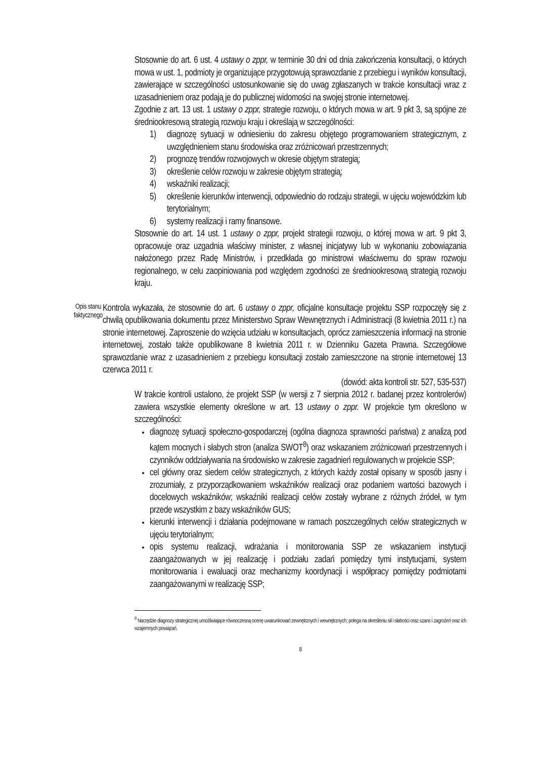Stosownie do art. 6 ust. 4 ustawy o zppr, w terminie 30 dni od dnia zakończenia konsultacji, o których mowa w ust. 1, podmioty je organizujące przygotowują sprawozdanie z przebiegu i wyników konsultacji, zawierające w szczególności ustosunkowanie się do uwag zgłaszanych w trakcie konsultacji wraz z uzasadnieniem oraz podają je do publicznej widomości na swojej stronie internetowej.
Zgodnie z art. 13 ust. 1 ustawy o zppr, strategie rozwoju, o których mowa w art. 9 pkt 3, są spójne ze średniookresową strategią rozwoju kraju i określają w szczególności:
1) diagnozę sytuacji w odniesieniu do zakresu objętego programowaniem strategicznym, z uwzględnieniem stanu środowiska oraz zróżnicowań przestrzennych;
2) prognozę trendów rozwojowych w okresie objętym strategią;
3) określenie celów rozwoju w zakresie objętym strategią;
4) wskaźniki realizacji;
5) określenie kierunków interwencji, odpowiednio do rodzaju strategii, w ujęciu wojewódzkim lub terytorialnym;
6) systemy realizacji i ramy finansowe.
Stosownie do art. 14 ust. 1 ustawy o zppr, projekt strategii rozwoju, o której mowa w art. 9 pkt 3, opracowuje oraz uzgadnia właściwy minister, z własnej inicjatywy lub w wykonaniu zobowiązania nałożonego przez Radę Ministrów, i przedkłada go ministrowi właściwemu do spraw rozwoju regionalnego, w celu zaopiniowania pod względem zgodności ze średniookresową strategią rozwoju kraju.
Opis stanu faktycznego
Kontrola wykazała, że stosownie do art. 6 ustawy o zppr, oficjalne konsultacje projektu SSP rozpoczęły się z chwilą opublikowania dokumentu przez Ministerstwo Spraw Wewnętrznych i Administracji (8 kwietnia 2011 r.) na stronie internetowej. Zaproszenie do wzięcia udziału w konsultacjach, oprócz zamieszczenia informacji na stronie internetowej, zostało także opublikowane 8 kwietnia 2011 r. w Dzienniku Gazeta Prawna. Szczegółowe sprawozdanie wraz z uzasadnieniem z przebiegu konsultacji zostało zamieszczone na stronie internetowej 13 czerwca 2011 r.
(dowód: akta kontroli str. 527, 535-537)
W trakcie kontroli ustalono, że projekt SSP (w wersji z 7 sierpnia 2012 r. badanej przez kontrolerów) zawiera wszystkie elementy określone w art. 13 ustawy o zppr. W projekcie tym określono w szczególności:
diagnozę sytuacji społeczno-gospodarczej (ogólna diagnoza sprawności państwa) z analizą pod kątem mocnych i słabych stron (analiza SWOT<sup>8</sup>) oraz wskazaniem zróżnicowań przestrzennych i czynników oddziaływania na środowisko w zakresie zagadnień regulowanych w projekcie SSP;
cel główny oraz siedem celów strategicznych, z których każdy został opisany w sposób jasny i zrozumiały, z przyporządkowaniem wskaźników realizacji oraz podaniem wartości bazowych i docelowych wskaźników; wskaźniki realizacji celów zostały wybrane z różnych źródeł, w tym przede wszystkim z bazy wskaźników GUS;
kierunki interwencji i działania podejmowane w ramach poszczególnych celów strategicznych w ujęciu terytorialnym;
opis systemu realizacji, wdrażania i monitorowania SSP ze wskazaniem instytucji zaangażowanych w jej realizację i podziału zadań pomiędzy tymi instytucjami, system monitorowania i ewaluacji oraz mechanizmy koordynacji i współpracy pomiędzy podmiotami zaangażowanymi w realizację SSP;
<sup>8</sup> Narzędzie diagnozy strategicznej umożliwiające równoczesną ocenę uwarunkowań zewnętrznych i wewnętrznych; polega na określeniu sił i słabości oraz szans i zagrożeń oraz ich wzajemnych powiązań.
8